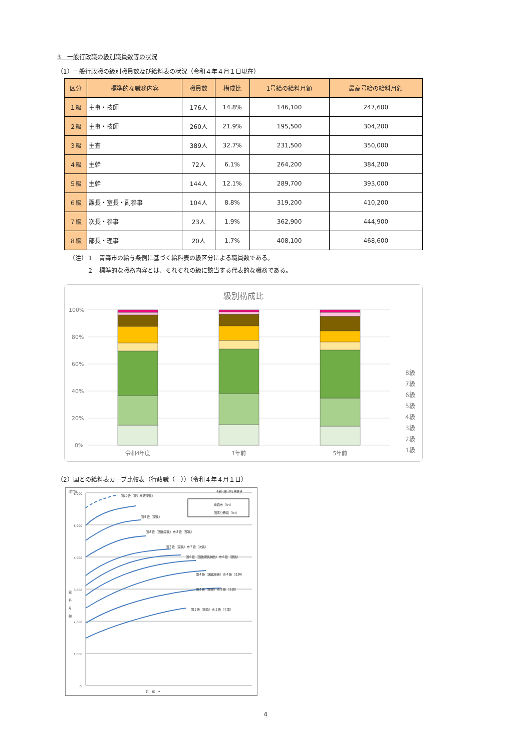3　一般行政職の級別職員数等の状況
（1）一般行政職の級別職員数及び給料表の状況（令和４年４月１日現在）
| 区分 | 標準的な職務内容 | 職員数 | 構成比 | 1号給の給料月額 | 最高号給の給料月額 |
| --- | --- | --- | --- | --- | --- |
| １級 | 主事・技師 | 176人 | 14.8% | 146,100 | 247,600 |
| ２級 | 主事・技師 | 260人 | 21.9% | 195,500 | 304,200 |
| ３級 | 主査 | 389人 | 32.7% | 231,500 | 350,000 |
| ４級 | 主幹 | 72人 | 6.1% | 264,200 | 384,200 |
| ５級 | 主幹 | 144人 | 12.1% | 289,700 | 393,000 |
| ６級 | 課長・室長・副参事 | 104人 | 8.8% | 319,200 | 410,200 |
| ７級 | 次長・参事 | 23人 | 1.9% | 362,900 | 444,900 |
| ８級 | 部長・理事 | 20人 | 1.7% | 408,100 | 468,600 |
（注）１　青森市の給与条例に基づく給料表の級区分による職員数である。
　　　２　標準的な職務内容とは、それぞれの級に該当する代表的な職務である。
級別構成比
100%
80%
60%
40%
20%
0%
令和4年度
1年前
5年前
8級
7級
6級
5級
4級
3級
2級
1級
（2）国との給料表カーブ比較表（行政職（一））（令和４年４月１日）
(百円)
令和4年4月1日時点
6,000
5,000
4,000
3,000
2,000
1,000
0
給
料
月
額
青森市（R4）
国家公務員（R4）
国10級（特に重要課長）
国９級（課長）
国８級（困難室長）市８級（部長）
国７級（室長）市７級（次長）
国６級（困難課長補佐）市６級（課長）
国４級（困難係長）市４級（主幹）
国３級（係長）市３級（主査）
国１級（係員）市１級（主事）
昇　給　→
4